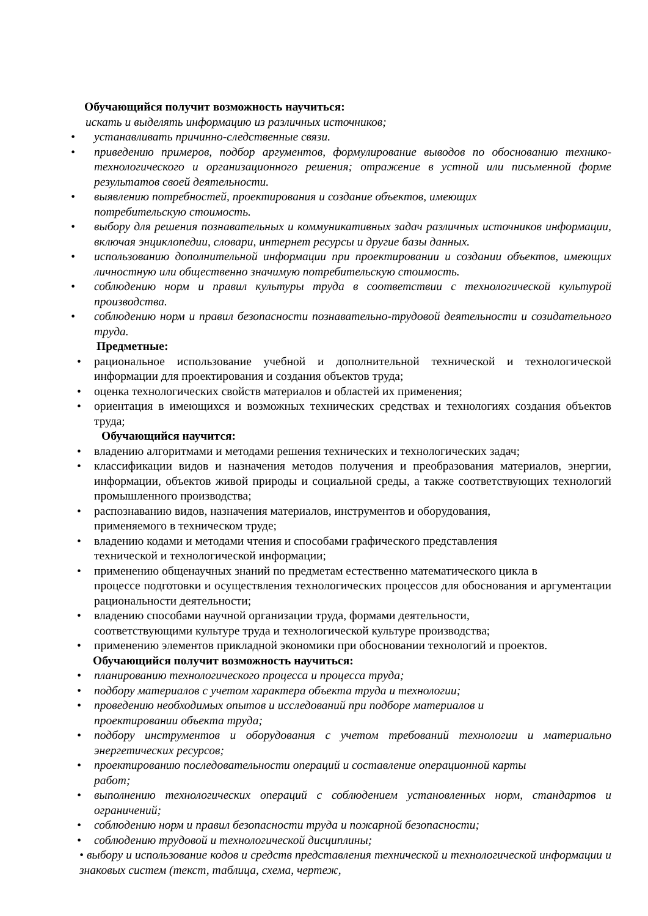Обучающийся получит возможность научиться:
искать и выделять информацию из различных источников;
• устанавливать причинно-следственные связи.
• приведению примеров, подбор аргументов, формулирование выводов по обоснованию технико-технологического и организационного решения; отражение в устной или письменной форме результатов своей деятельности.
• выявлению потребностей, проектирования и создание объектов, имеющих
потребительскую стоимость.
• выбору для решения познавательных и коммуникативных задач различных источников информации, включая энциклопедии, словари, интернет ресурсы и другие базы данных.
• использованию дополнительной информации при проектировании и создании объектов, имеющих личностную или общественно значимую потребительскую стоимость.
• соблюдению норм и правил культуры труда в соответствии с технологической культурой производства.
• соблюдению норм и правил безопасности познавательно-трудовой деятельности и созидательного труда.
Предметные:
• рациональное использование учебной и дополнительной технической и технологической информации для проектирования и создания объектов труда;
• оценка технологических свойств материалов и областей их применения;
• ориентация в имеющихся и возможных технических средствах и технологиях создания объектов труда;
Обучающийся научится:
• владению алгоритмами и методами решения технических и технологических задач;
• классификации видов и назначения методов получения и преобразования материалов, энергии, информации, объектов живой природы и социальной среды, а также соответствующих технологий промышленного производства;
• распознаванию видов, назначения материалов, инструментов и оборудования,
применяемого в техническом труде;
• владению кодами и методами чтения и способами графического представления
технической и технологической информации;
• применению общенаучных знаний по предметам естественно математического цикла в
процессе подготовки и осуществления технологических процессов для обоснования и аргументации рациональности деятельности;
• владению способами научной организации труда, формами деятельности,
соответствующими культуре труда и технологической культуре производства;
• применению элементов прикладной экономики при обосновании технологий и проектов.
Обучающийся получит возможность научиться:
• планированию технологического процесса и процесса труда;
• подбору материалов с учетом характера объекта труда и технологии;
• проведению необходимых опытов и исследований при подборе материалов и
проектировании объекта труда;
• подбору инструментов и оборудования с учетом требований технологии и материально энергетических ресурсов;
• проектированию последовательности операций и составление операционной карты
работ;
• выполнению технологических операций с соблюдением установленных норм, стандартов и ограничений;
• соблюдению норм и правил безопасности труда и пожарной безопасности;
• соблюдению трудовой и технологической дисциплины;
• выбору и использование кодов и средств представления технической и технологической информации и знаковых систем (текст, таблица, схема, чертеж,